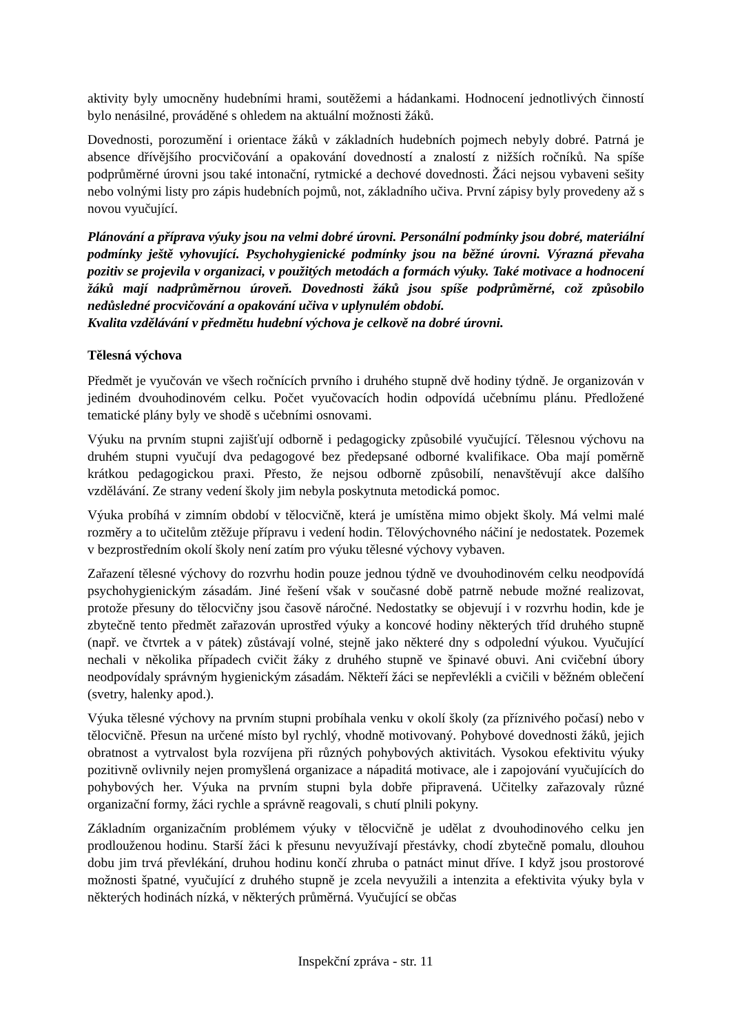aktivity byly umocněny hudebními hrami, soutěžemi a hádankami. Hodnocení jednotlivých činností bylo nenásilné, prováděné s ohledem na aktuální možnosti žáků.
Dovednosti, porozumění i orientace žáků v základních hudebních pojmech nebyly dobré. Patrná je absence dřívějšího procvičování a opakování dovedností a znalostí z nižších ročníků. Na spíše podprůměrné úrovni jsou také intonační, rytmické a dechové dovednosti. Žáci nejsou vybaveni sešity nebo volnými listy pro zápis hudebních pojmů, not, základního učiva. První zápisy byly provedeny až s novou vyučující.
Plánování a příprava výuky jsou na velmi dobré úrovni. Personální podmínky jsou dobré, materiální podmínky ještě vyhovující. Psychohygienické podmínky jsou na běžné úrovni. Výrazná převaha pozitiv se projevila v organizaci, v použitých metodách a formách výuky. Také motivace a hodnocení žáků mají nadprůměrnou úroveň. Dovednosti žáků jsou spíše podprůměrné, což způsobilo nedůsledné procvičování a opakování učiva v uplynulém období.
Kvalita vzdělávání v předmětu hudební výchova je celkově na dobré úrovni.
Tělesná výchova
Předmět je vyučován ve všech ročnících prvního i druhého stupně dvě hodiny týdně. Je organizován v jediném dvouhodinovém celku. Počet vyučovacích hodin odpovídá učebnímu plánu. Předložené tematické plány byly ve shodě s učebními osnovami.
Výuku na prvním stupni zajišťují odborně i pedagogicky způsobilé vyučující. Tělesnou výchovu na druhém stupni vyučují dva pedagogové bez předepsané odborné kvalifikace. Oba mají poměrně krátkou pedagogickou praxi. Přesto, že nejsou odborně způsobilí, nenavštěvují akce dalšího vzdělávání. Ze strany vedení školy jim nebyla poskytnuta metodická pomoc.
Výuka probíhá v zimním období v tělocvičně, která je umístěna mimo objekt školy. Má velmi malé rozměry a to učitelům ztěžuje přípravu i vedení hodin. Tělovýchovného náčiní je nedostatek. Pozemek v bezprostředním okolí školy není zatím pro výuku tělesné výchovy vybaven.
Zařazení tělesné výchovy do rozvrhu hodin pouze jednou týdně ve dvouhodinovém celku neodpovídá psychohygienickým zásadám. Jiné řešení však v současné době patrně nebude možné realizovat, protože přesuny do tělocvičny jsou časově náročné. Nedostatky se objevují i v rozvrhu hodin, kde je zbytečně tento předmět zařazován uprostřed výuky a koncové hodiny některých tříd druhého stupně (např. ve čtvrtek a v pátek) zůstávají volné, stejně jako některé dny s odpolední výukou. Vyučující nechali v několika případech cvičit žáky z druhého stupně ve špinavé obuvi. Ani cvičební úbory neodpovídaly správným hygienickým zásadám. Někteří žáci se nepřevlékli a cvičili v běžném oblečení (svetry, halenky apod.).
Výuka tělesné výchovy na prvním stupni probíhala venku v okolí školy (za příznivého počasí) nebo v tělocvičně. Přesun na určené místo byl rychlý, vhodně motivovaný. Pohybové dovednosti žáků, jejich obratnost a vytrvalost byla rozvíjena při různých pohybových aktivitách. Vysokou efektivitu výuky pozitivně ovlivnily nejen promyšlená organizace a nápaditá motivace, ale i zapojování vyučujících do pohybových her. Výuka na prvním stupni byla dobře připravená. Učitelky zařazovaly různé organizační formy, žáci rychle a správně reagovali, s chutí plnili pokyny.
Základním organizačním problémem výuky v tělocvičně je udělat z dvouhodinového celku jen prodlouženou hodinu. Starší žáci k přesunu nevyužívají přestávky, chodí zbytečně pomalu, dlouhou dobu jim trvá převlékání, druhou hodinu končí zhruba o patnáct minut dříve. I když jsou prostorové možnosti špatné, vyučující z druhého stupně je zcela nevyužili a intenzita a efektivita výuky byla v některých hodinách nízká, v některých průměrná. Vyučující se občas
Inspekční zpráva - str. 11